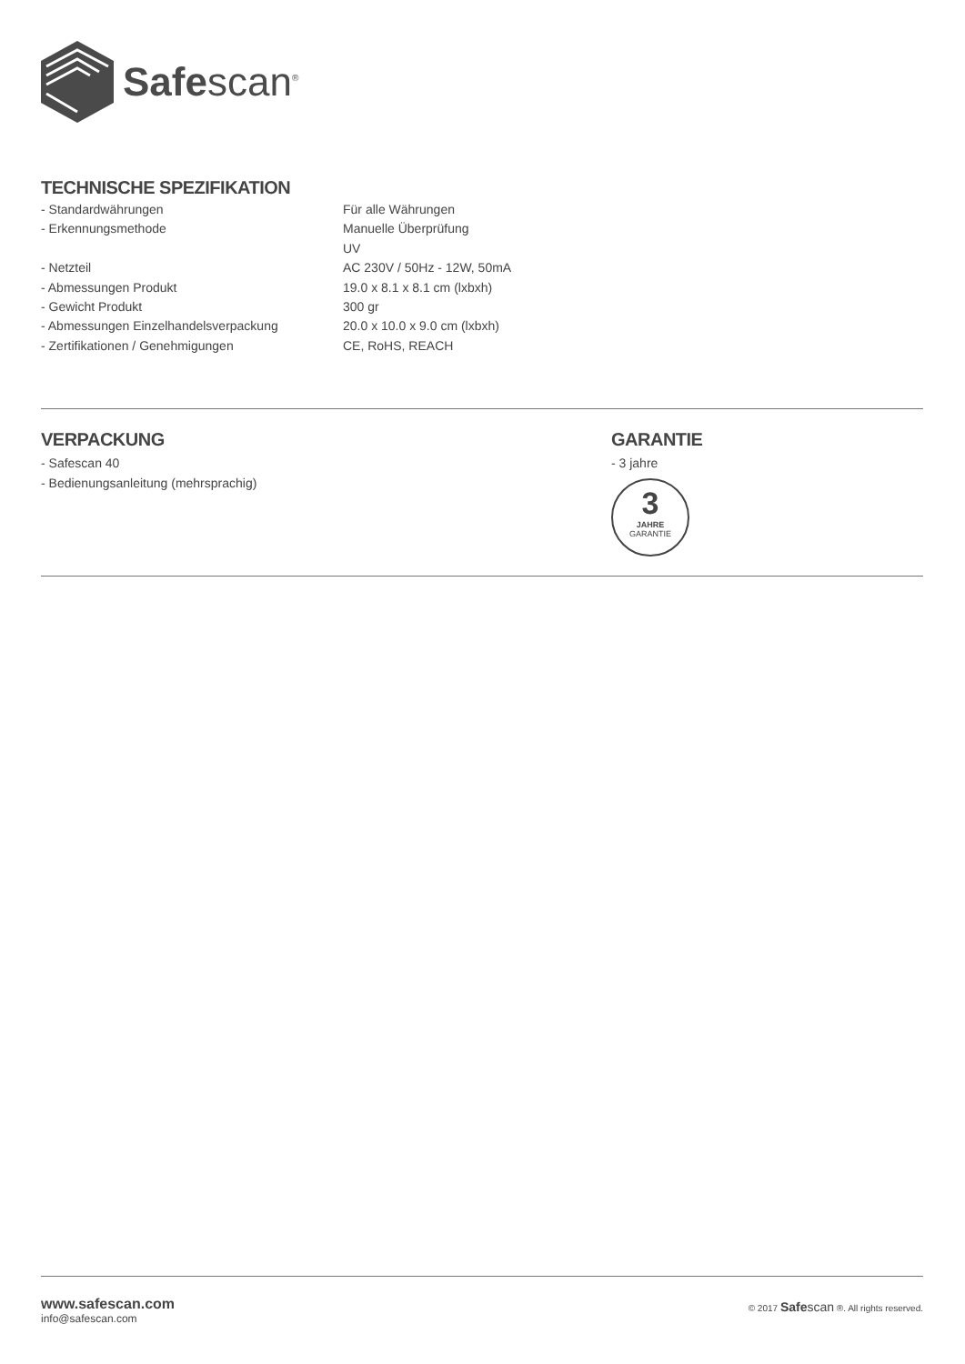Safescan<sup>®</sup>
TECHNISCHE SPEZIFIKATION
| - Standardwährungen | Für alle Währungen |
| - Erkennungsmethode | Manuelle Überprüfung |
| | UV |
| - Netzteil | AC 230V / 50Hz - 12W, 50mA |
| - Abmessungen Produkt | 19.0 x 8.1 x 8.1 cm (lxbxh) |
| - Gewicht Produkt | 300 gr |
| - Abmessungen Einzelhandelsverpackung | 20.0 x 10.0 x 9.0 cm (lxbxh) |
| - Zertifikationen / Genehmigungen | CE, RoHS, REACH |
VERPACKUNG
- Safescan 40
- Bedienungsanleitung (mehrsprachig)
GARANTIE
- 3 jahre
3
JAHRE
GARANTIE
www.safescan.com
info@safescan.com
© 2017 Safescan ®. All rights reserved.